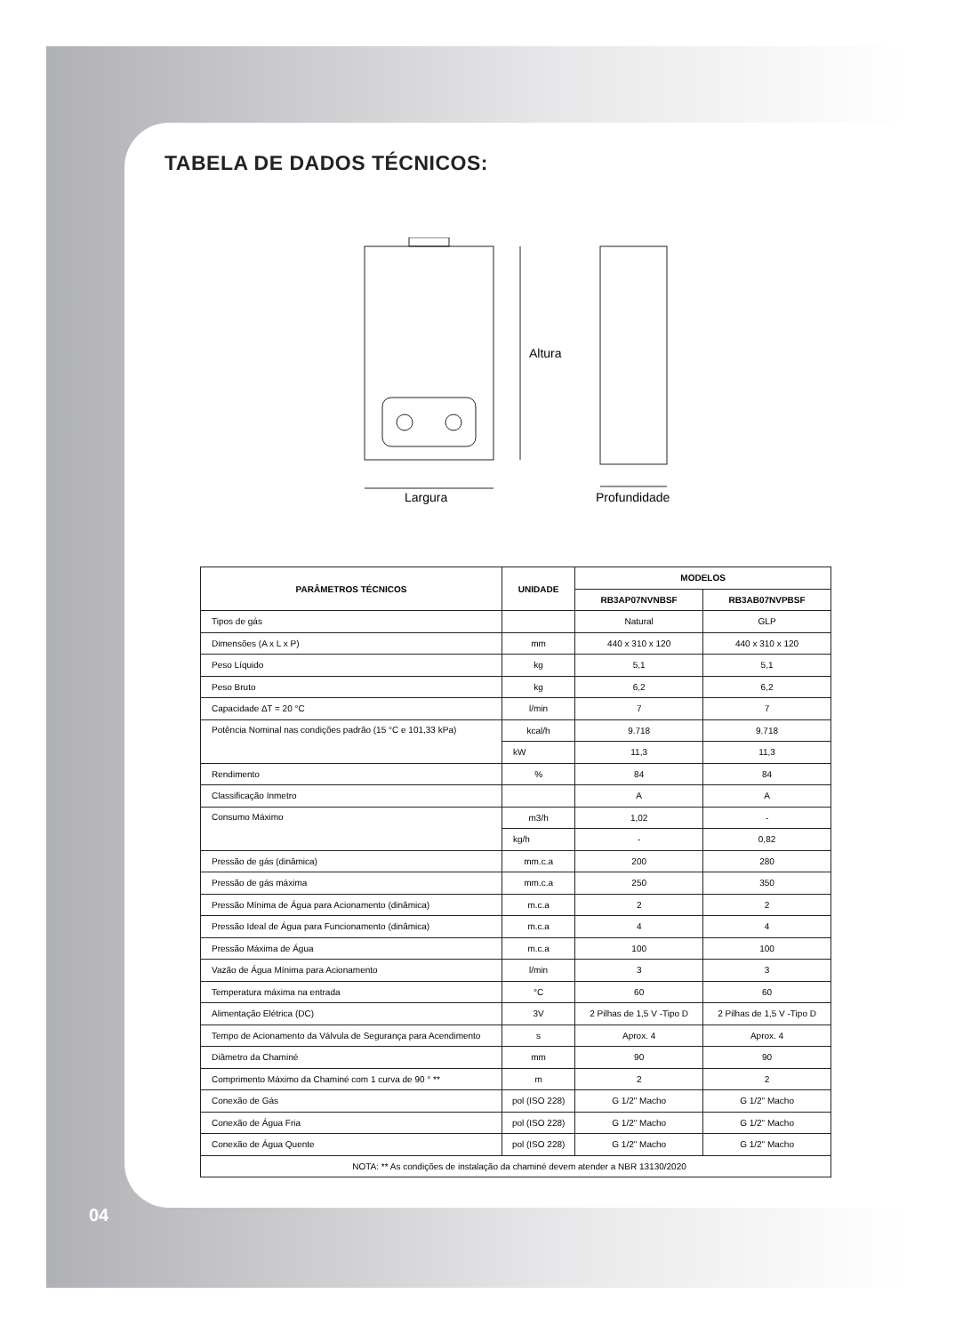TABELA DE DADOS TÉCNICOS:
Altura
Largura
Profundidade
| PARÂMETROS TÉCNICOS | UNIDADE | MODELOS | |
| --- | --- | --- | --- |
| | | RB3AP07NVNBSF | RB3AB07NVPBSF |
| Tipos de gás | | Natural | GLP |
| Dimensões (A x L x P) | mm | 440 x 310 x 120 | 440 x 310 x 120 |
| Peso Líquido | kg | 5,1 | 5,1 |
| Peso Bruto | kg | 6,2 | 6,2 |
| Capacidade ∆T = 20 °C | l/min | 7 | 7 |
| Potência Nominal nas condições padrão (15 °C e 101,33 kPa) | kcal/h | 9.718 | 9.718 |
| | kW | 11,3 | 11,3 |
| Rendimento | % | 84 | 84 |
| Classificação Inmetro | | A | A |
| Consumo Máximo | m3/h | 1,02 | - |
| | kg/h | - | 0,82 |
| Pressão de gás (dinâmica) | mm.c.a | 200 | 280 |
| Pressão de gás máxima | mm.c.a | 250 | 350 |
| Pressão Mínima de Água para Acionamento (dinâmica) | m.c.a | 2 | 2 |
| Pressão Ideal de Água para Funcionamento (dinâmica) | m.c.a | 4 | 4 |
| Pressão Máxima de Água | m.c.a | 100 | 100 |
| Vazão de Água Mínima para Acionamento | l/min | 3 | 3 |
| Temperatura máxima na entrada | °C | 60 | 60 |
| Alimentação Elétrica (DC) | 3V | 2 Pilhas de 1,5 V -Tipo D | 2 Pilhas de 1,5 V -Tipo D |
| Tempo de Acionamento da Válvula de Segurança para Acendimento | s | Aprox. 4 | Aprox. 4 |
| Diâmetro da Chaminé | mm | 90 | 90 |
| Comprimento Máximo da Chaminé com 1 curva de 90 ° ** | m | 2 | 2 |
| Conexão de Gás | pol (ISO 228) | G 1/2" Macho | G 1/2" Macho |
| Conexão de Água Fria | pol (ISO 228) | G 1/2" Macho | G 1/2" Macho |
| Conexão de Água Quente | pol (ISO 228) | G 1/2" Macho | G 1/2" Macho |
| NOTA: ** As condições de instalação da chaminé devem atender a NBR 13130/2020 | | | |
04